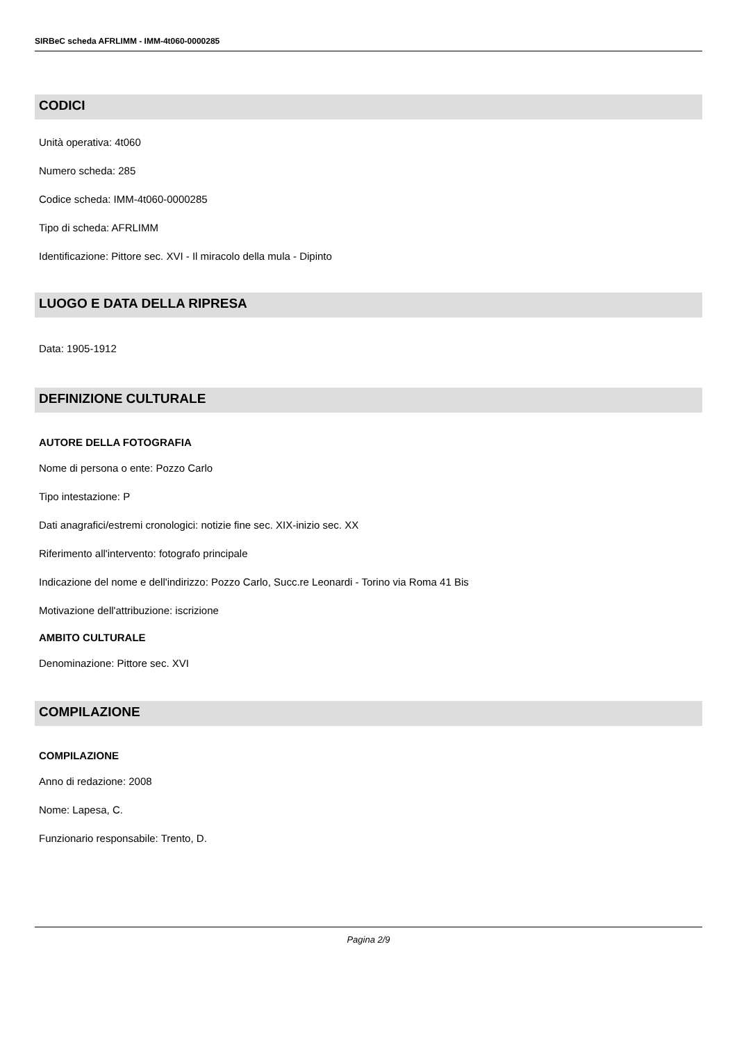SIRBeC scheda AFRLIMM - IMM-4t060-0000285
CODICI
Unità operativa: 4t060
Numero scheda: 285
Codice scheda: IMM-4t060-0000285
Tipo di scheda: AFRLIMM
Identificazione: Pittore sec. XVI - Il miracolo della mula - Dipinto
LUOGO E DATA DELLA RIPRESA
Data: 1905-1912
DEFINIZIONE CULTURALE
AUTORE DELLA FOTOGRAFIA
Nome di persona o ente: Pozzo Carlo
Tipo intestazione: P
Dati anagrafici/estremi cronologici: notizie fine sec. XIX-inizio sec. XX
Riferimento all'intervento: fotografo principale
Indicazione del nome e dell'indirizzo: Pozzo Carlo, Succ.re Leonardi - Torino via Roma 41 Bis
Motivazione dell'attribuzione: iscrizione
AMBITO CULTURALE
Denominazione: Pittore sec. XVI
COMPILAZIONE
COMPILAZIONE
Anno di redazione: 2008
Nome: Lapesa, C.
Funzionario responsabile: Trento, D.
Pagina 2/9